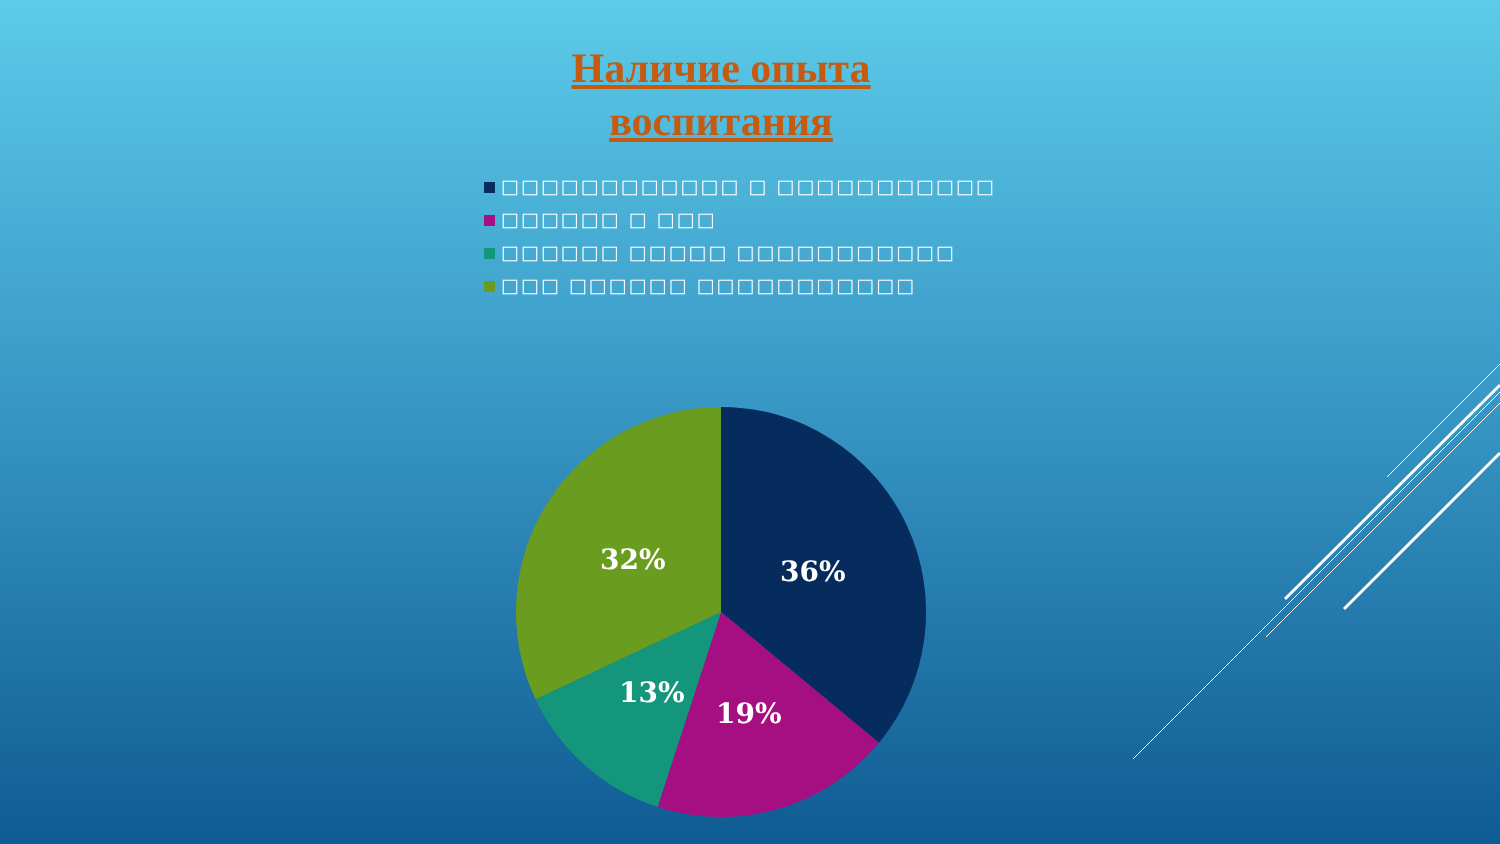Наличие опыта
воспитания
□□□□□□□□□□□□ □ □□□□□□□□□□□
□□□□□□ □ □□□
□□□□□□ □□□□□ □□□□□□□□□□□
□□□ □□□□□□ □□□□□□□□□□□
36%
19%
13%
32%